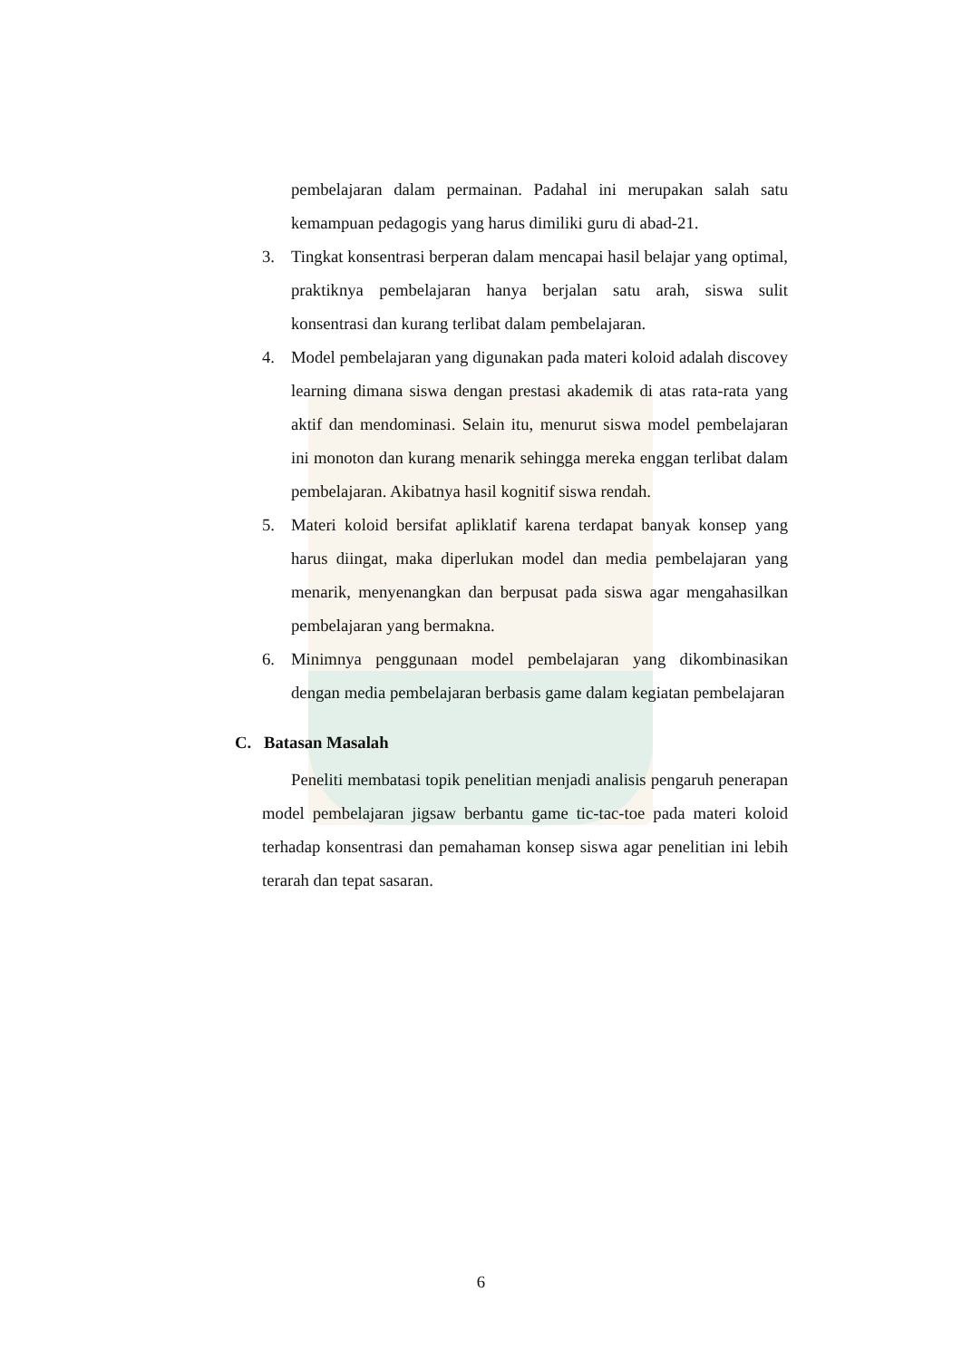pembelajaran dalam permainan. Padahal ini merupakan salah satu kemampuan pedagogis yang harus dimiliki guru di abad-21.
3. Tingkat konsentrasi berperan dalam mencapai hasil belajar yang optimal, praktiknya pembelajaran hanya berjalan satu arah, siswa sulit konsentrasi dan kurang terlibat dalam pembelajaran.
4. Model pembelajaran yang digunakan pada materi koloid adalah discovey learning dimana siswa dengan prestasi akademik di atas rata-rata yang aktif dan mendominasi. Selain itu, menurut siswa model pembelajaran ini monoton dan kurang menarik sehingga mereka enggan terlibat dalam pembelajaran. Akibatnya hasil kognitif siswa rendah.
5. Materi koloid bersifat apliklatif karena terdapat banyak konsep yang harus diingat, maka diperlukan model dan media pembelajaran yang menarik, menyenangkan dan berpusat pada siswa agar mengahasilkan pembelajaran yang bermakna.
6. Minimnya penggunaan model pembelajaran yang dikombinasikan dengan media pembelajaran berbasis game dalam kegiatan pembelajaran
C. Batasan Masalah
Peneliti membatasi topik penelitian menjadi analisis pengaruh penerapan model pembelajaran jigsaw berbantu game tic-tac-toe pada materi koloid terhadap konsentrasi dan pemahaman konsep siswa agar penelitian ini lebih terarah dan tepat sasaran.
6